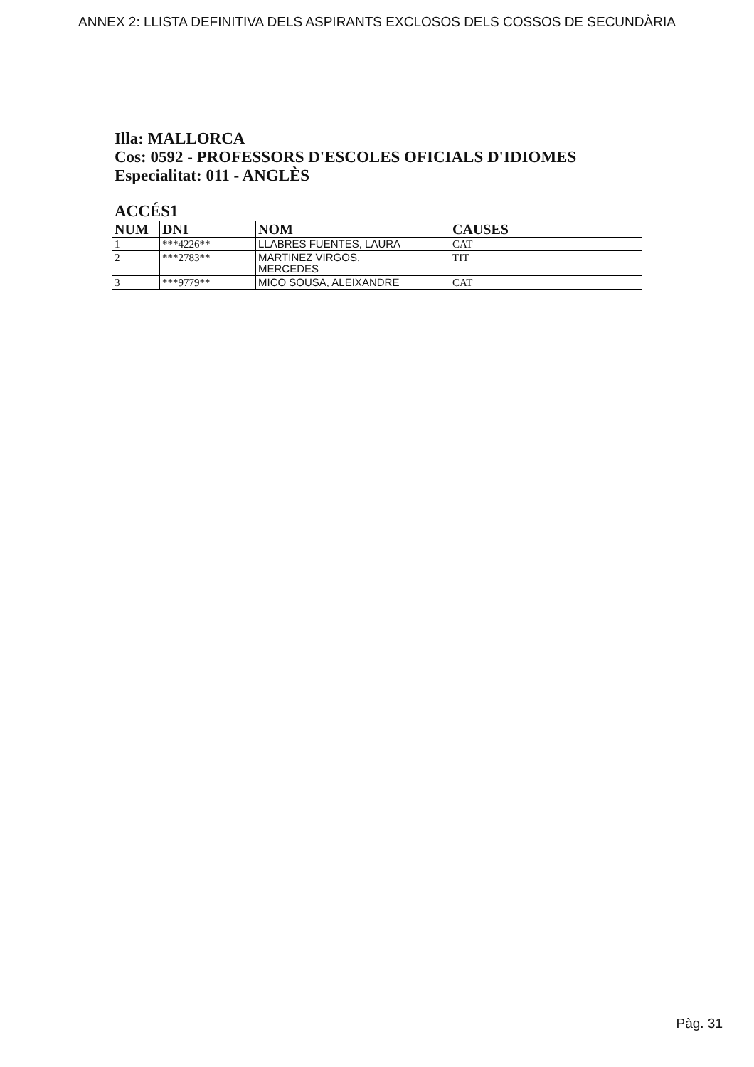ANNEX 2: LLISTA DEFINITIVA DELS ASPIRANTS EXCLOSOS DELS COSSOS DE SECUNDÀRIA
Illa: MALLORCA
Cos: 0592 - PROFESSORS D'ESCOLES OFICIALS D'IDIOMES
Especialitat: 011 - ANGLÈS
ACCÉS1
| NUM | DNI | NOM | CAUSES |
| --- | --- | --- | --- |
| 1 | ***4226** | LLABRES FUENTES, LAURA | CAT |
| 2 | ***2783** | MARTINEZ VIRGOS, MERCEDES | TIT |
| 3 | ***9779** | MICO SOUSA, ALEIXANDRE | CAT |
Pàg. 31